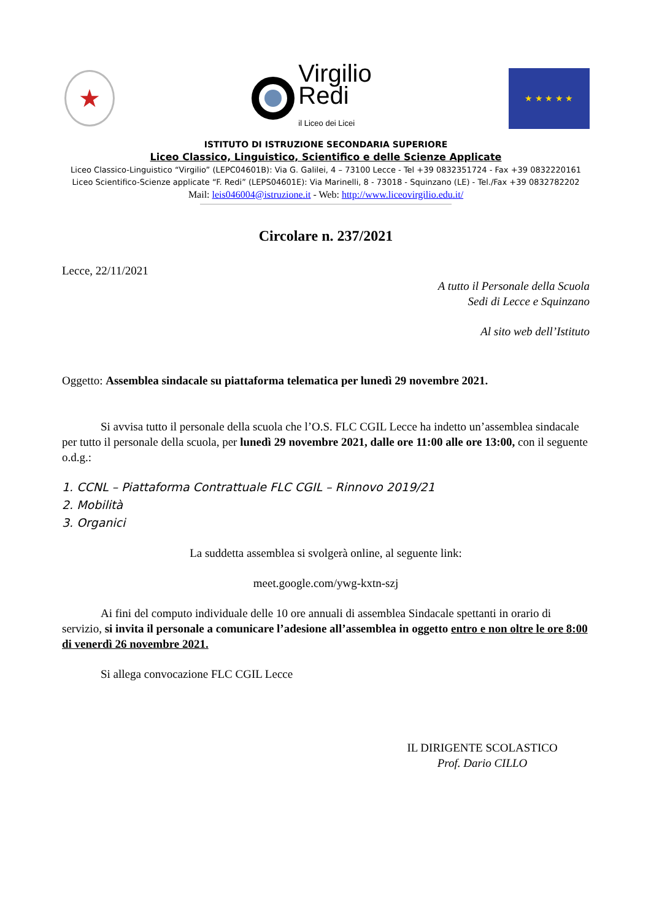★
Virgilio
Redi
il Liceo dei Licei
★ ★ ★ ★ ★
ISTITUTO DI ISTRUZIONE SECONDARIA SUPERIORE
Liceo Classico, Linguistico, Scientifico e delle Scienze Applicate
Liceo Classico-Linguistico “Virgilio” (LEPC04601B): Via G. Galilei, 4 – 73100 Lecce - Tel +39 0832351724 - Fax +39 0832220161
Liceo Scientifico-Scienze applicate “F. Redi” (LEPS04601E): Via Marinelli, 8 - 73018 - Squinzano (LE) - Tel./Fax +39 0832782202
Mail: leis046004@istruzione.it - Web: http://www.liceovirgilio.edu.it/
Circolare n. 237/2021
Lecce, 22/11/2021
A tutto il Personale della Scuola
Sedi di Lecce e Squinzano
Al sito web dell’Istituto
Oggetto: Assemblea sindacale su piattaforma telematica per lunedì 29 novembre 2021.
Si avvisa tutto il personale della scuola che l’O.S. FLC CGIL Lecce ha indetto un’assemblea sindacale per tutto il personale della scuola, per lunedì 29 novembre 2021, dalle ore 11:00 alle ore 13:00, con il seguente o.d.g.:
1. CCNL – Piattaforma Contrattuale FLC CGIL – Rinnovo 2019/21
2. Mobilità
3. Organici
La suddetta assemblea si svolgerà online, al seguente link:
meet.google.com/ywg-kxtn-szj
Ai fini del computo individuale delle 10 ore annuali di assemblea Sindacale spettanti in orario di servizio, si invita il personale a comunicare l’adesione all’assemblea in oggetto entro e non oltre le ore 8:00 di venerdì 26 novembre 2021.
Si allega convocazione FLC CGIL Lecce
IL DIRIGENTE SCOLASTICO
Prof. Dario CILLO